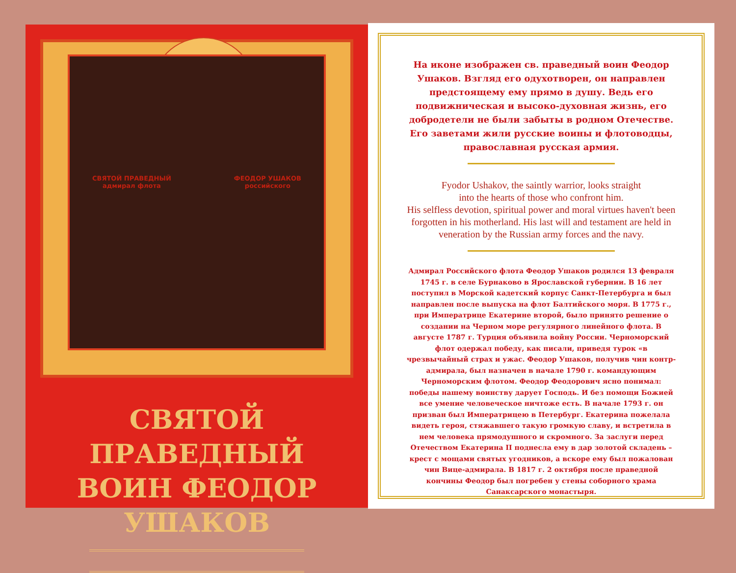СВЯТОЙ ПРАВЕДНЫЙ
адмирал флота
ФЕОДОР УШАКОВ
российского
СВЯТОЙ ПРАВЕДНЫЙ
ВОИН ФЕОДОР УШАКОВ
На иконе изображен св. праведный воин Феодор Ушаков. Взгляд его одухотворен, он направлен предстоящему ему прямо в душу. Ведь его подвижническая и высоко-духовная жизнь, его добродетели не были забыты в родном Отечестве. Его заветами жили русские воины и флотоводцы, православная русская армия.
Fyodor Ushakov, the saintly warrior, looks straight
into the hearts of those who confront him.
His selfless devotion, spiritual power and moral virtues haven't been forgotten in his motherland. His last will and testament are held in veneration by the Russian army forces and the navy.
Адмирал Российского флота Феодор Ушаков родился 13 февраля 1745 г. в селе Бурнаково в Ярославской губернии. В 16 лет поступил в Морской кадетский корпус Санкт-Петербурга и был направлен после выпуска на флот Балтийского моря. В 1775 г., при Императрице Екатерине второй, было принято решение о создании на Черном море регулярного линейного флота. В августе 1787 г. Турция объявила войну России. Черноморский флот одержал победу, как писали, приведя турок «в чрезвычайный страх и ужас. Феодор Ушаков, получив чин контр-адмирала, был назначен в начале 1790 г. командующим Черноморским флотом. Феодор Феодорович ясно понимал: победы нашему воинству дарует Господь. И без помощи Божией все умение человеческое ничтоже есть. В начале 1793 г. он призван был Императрицею в Петербург. Екатерина пожелала видеть героя, стяжавшего такую громкую славу, и встретила в нем человека прямодушного и скромного. За заслуги перед Отечеством Екатерина II поднесла ему в дар золотой складень – крест с мощами святых угодников, а вскоре ему был пожалован чин Вице-адмирала. В 1817 г. 2 октября после праведной кончины Феодор был погребен у стены соборного храма Санаксарского монастыря.